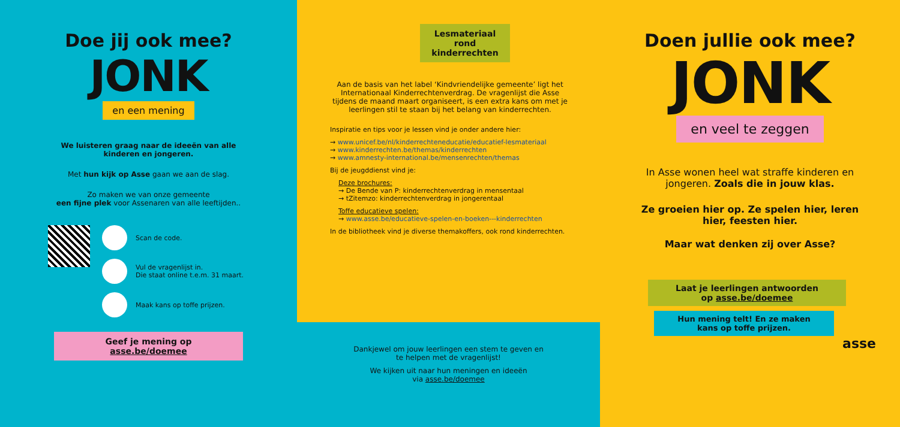Doe jij ook mee?
JONK
en een mening
We luisteren graag naar de ideeën van alle
kinderen en jongeren.
Met hun kijk op Asse gaan we aan de slag.
Zo maken we van onze gemeente
een fijne plek voor Assenaren van alle leeftijden..
Scan de code.
Vul de vragenlijst in.
Die staat online t.e.m. 31 maart.
Maak kans op toffe prijzen.
Geef je mening op
asse.be/doemee
Lesmateriaal rond
kinderrechten
Aan de basis van het label ‘Kindvriendelijke gemeente’ ligt het Internationaal Kinderrechtenverdrag. De vragenlijst die Asse tijdens de maand maart organiseert, is een extra kans om met je leerlingen stil te staan bij het belang van kinderrechten.
Inspiratie en tips voor je lessen vind je onder andere hier:
→ www.unicef.be/nl/kinderrechteneducatie/educatief-lesmateriaal
→ www.kinderrechten.be/themas/kinderrechten
→ www.amnesty-international.be/mensenrechten/themas
Bij de jeugddienst vind je:
Deze brochures:
→ De Bende van P: kinderrechtenverdrag in mensentaal
→ tZitemzo: kinderrechtenverdrag in jongerentaal
Toffe educatieve spelen:
→ www.asse.be/educatieve-spelen-en-boeken---kinderrechten
In de bibliotheek vind je diverse themakoffers, ook rond kinderrechten.
Dankjewel om jouw leerlingen een stem te geven en
te helpen met de vragenlijst!
We kijken uit naar hun meningen en ideeën
via asse.be/doemee
Doen jullie ook mee?
JONK
en veel te zeggen
In Asse wonen heel wat straffe kinderen en jongeren. Zoals die in jouw klas.
Ze groeien hier op. Ze spelen hier, leren hier, feesten hier.
Maar wat denken zij over Asse?
Laat je leerlingen antwoorden
op asse.be/doemee
Hun mening telt! En ze maken
kans op toffe prijzen.
asse